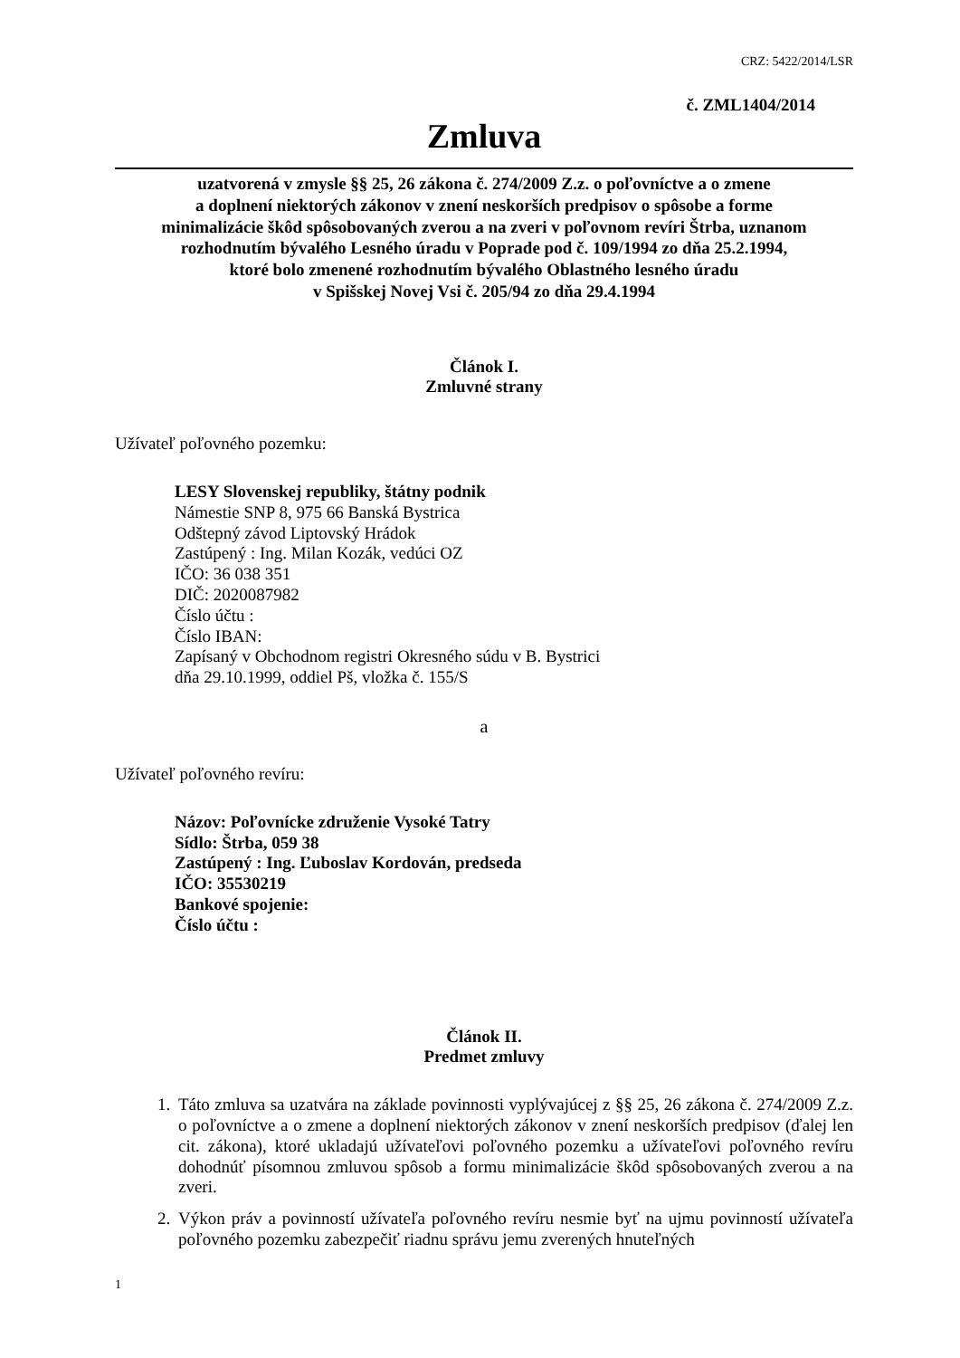CRZ: 5422/2014/LSR
č. ZML1404/2014
Zmluva
uzatvorená v zmysle §§ 25, 26 zákona č. 274/2009 Z.z. o poľovníctve a o zmene
a doplnení niektorých zákonov v znení neskorších predpisov o spôsobe a forme
minimalizácie škôd spôsobovaných zverou a na zveri v poľovnom revíri Štrba, uznanom
rozhodnutím bývalého Lesného úradu v Poprade pod č. 109/1994 zo dňa 25.2.1994,
ktoré bolo zmenené rozhodnutím bývalého Oblastného lesného úradu
v Spišskej Novej Vsi č. 205/94 zo dňa 29.4.1994
Článok I.
Zmluvné strany
Užívateľ poľovného pozemku:
LESY Slovenskej republiky, štátny podnik
Námestie SNP 8, 975 66 Banská Bystrica
Odštepný závod Liptovský Hrádok
Zastúpený : Ing. Milan Kozák, vedúci OZ
IČO: 36 038 351
DIČ: 2020087982
Číslo účtu :
Číslo IBAN:
Zapísaný v Obchodnom registri Okresného súdu v B. Bystrici
dňa 29.10.1999, oddiel Pš, vložka č. 155/S
a
Užívateľ poľovného revíru:
Názov: Poľovnícke združenie Vysoké Tatry
Sídlo: Štrba, 059 38
Zastúpený : Ing. Ľuboslav Kordován, predseda
IČO: 35530219
Bankové spojenie:
Číslo účtu :
Článok II.
Predmet zmluvy
1. Táto zmluva sa uzatvára na základe povinnosti vyplývajúcej z §§ 25, 26 zákona č. 274/2009 Z.z. o poľovníctve a o zmene a doplnení niektorých zákonov v znení neskorších predpisov (ďalej len cit. zákona), ktoré ukladajú užívateľovi poľovného pozemku a užívateľovi poľovného revíru dohodnúť písomnou zmluvou spôsob a formu minimalizácie škôd spôsobovaných zverou a na zveri.
2. Výkon práv a povinností užívateľa poľovného revíru nesmie byť na ujmu povinností užívateľa poľovného pozemku zabezpečiť riadnu správu jemu zverených hnuteľných
1